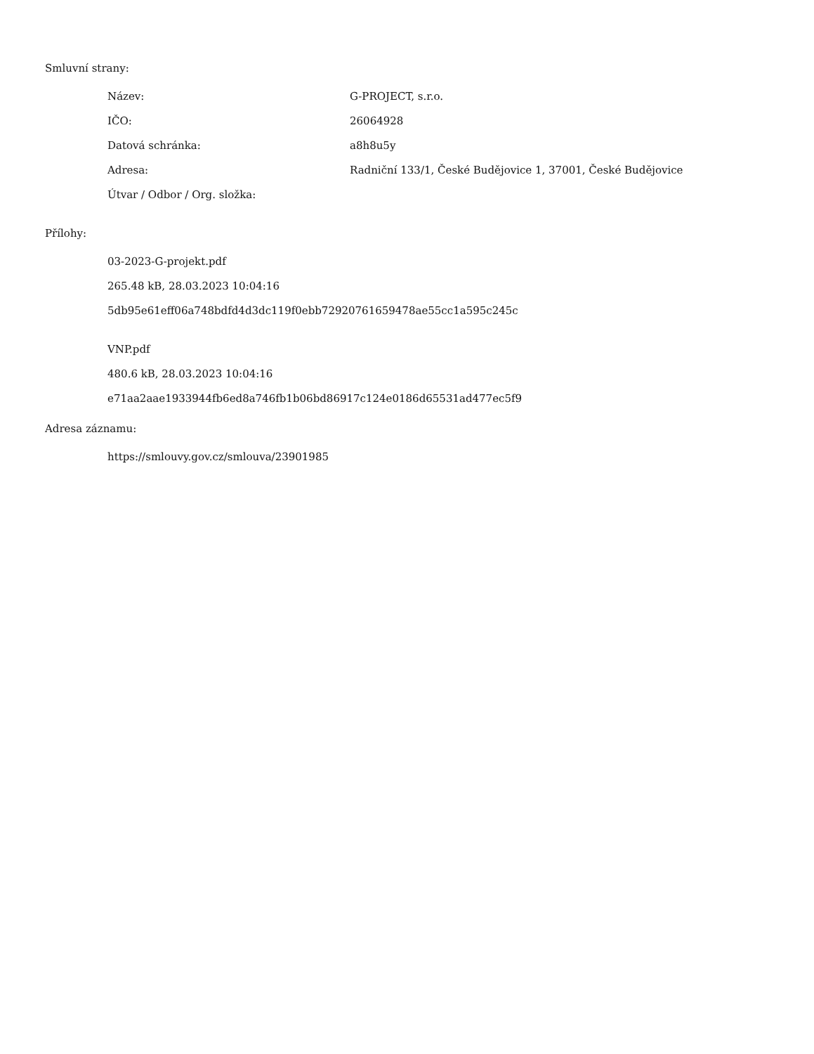Smluvní strany:
| Název: | G-PROJECT, s.r.o. |
| IČO: | 26064928 |
| Datová schránka: | a8h8u5y |
| Adresa: | Radniční 133/1, České Budějovice 1, 37001, České Budějovice |
| Útvar / Odbor / Org. složka: | |
Přílohy:
03-2023-G-projekt.pdf
265.48 kB, 28.03.2023 10:04:16
5db95e61eff06a748bdfd4d3dc119f0ebb72920761659478ae55cc1a595c245c
VNP.pdf
480.6 kB, 28.03.2023 10:04:16
e71aa2aae1933944fb6ed8a746fb1b06bd86917c124e0186d65531ad477ec5f9
Adresa záznamu:
https://smlouvy.gov.cz/smlouva/23901985